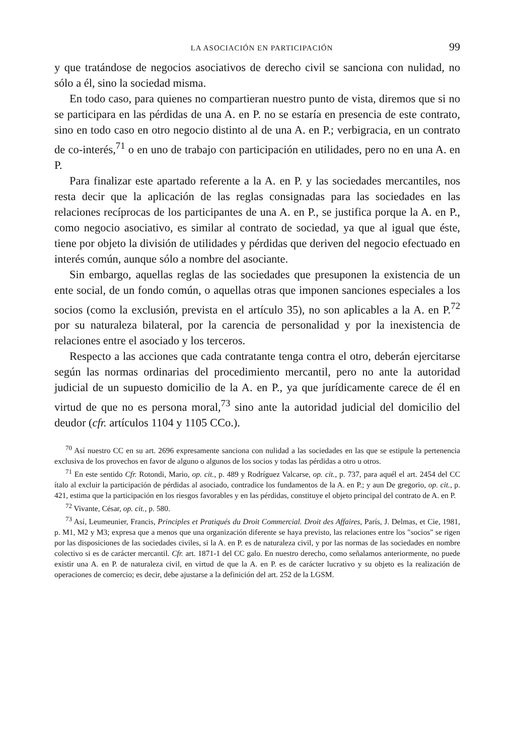LA ASOCIACIÓN EN PARTICIPACIÓN 99
y que tratándose de negocios asociativos de derecho civil se sanciona con nulidad, no sólo a él, sino la sociedad misma.
En todo caso, para quienes no compartieran nuestro punto de vista, diremos que si no se participara en las pérdidas de una A. en P. no se estaría en presencia de este contrato, sino en todo caso en otro negocio distinto al de una A. en P.; verbigracia, en un contrato de co-interés,<sup>71</sup> o en uno de trabajo con participación en utilidades, pero no en una A. en P.
Para finalizar este apartado referente a la A. en P. y las sociedades mercantiles, nos resta decir que la aplicación de las reglas consignadas para las sociedades en las relaciones recíprocas de los participantes de una A. en P., se justifica porque la A. en P., como negocio asociativo, es similar al contrato de sociedad, ya que al igual que éste, tiene por objeto la división de utilidades y pérdidas que deriven del negocio efectuado en interés común, aunque sólo a nombre del asociante.
Sin embargo, aquellas reglas de las sociedades que presuponen la existencia de un ente social, de un fondo común, o aquellas otras que imponen sanciones especiales a los socios (como la exclusión, prevista en el artículo 35), no son aplicables a la A. en P.<sup>72</sup> por su naturaleza bilateral, por la carencia de personalidad y por la inexistencia de relaciones entre el asociado y los terceros.
Respecto a las acciones que cada contratante tenga contra el otro, deberán ejercitarse según las normas ordinarias del procedimiento mercantil, pero no ante la autoridad judicial de un supuesto domicilio de la A. en P., ya que jurídicamente carece de él en virtud de que no es persona moral,<sup>73</sup> sino ante la autoridad judicial del domicilio del deudor (cfr. artículos 1104 y 1105 CCo.).
<sup>70</sup> Así nuestro CC en su art. 2696 expresamente sanciona con nulidad a las sociedades en las que se estipule la pertenencia exclusiva de los provechos en favor de alguno o algunos de los socios y todas las pérdidas a otro u otros.
<sup>71</sup> En este sentido Cfr. Rotondi, Mario, op. cit., p. 489 y Rodríguez Valcarse, op. cit., p. 737, para aquél el art. 2454 del CC ítalo al excluir la participación de pérdidas al asociado, contradice los fundamentos de la A. en P.; y aun De gregorio, op. cit., p. 421, estima que la participación en los riesgos favorables y en las pérdidas, constituye el objeto principal del contrato de A. en P.
<sup>72</sup> Vivante, César, op. cit., p. 580.
<sup>73</sup> Así, Leumeunier, Francis, Principles et Pratiqués du Droit Commercial. Droit des Affaires, París, J. Delmas, et Cie, 1981, p. M1, M2 y M3; expresa que a menos que una organización diferente se haya previsto, las relaciones entre los "socios" se rigen por las disposiciones de las sociedades civiles, si la A. en P. es de naturaleza civil, y por las normas de las sociedades en nombre colectivo si es de carácter mercantil. Cfr. art. 1871-1 del CC galo. En nuestro derecho, como señalamos anteriormente, no puede existir una A. en P. de naturaleza civil, en virtud de que la A. en P. es de carácter lucrativo y su objeto es la realización de operaciones de comercio; es decir, debe ajustarse a la definición del art. 252 de la LGSM.